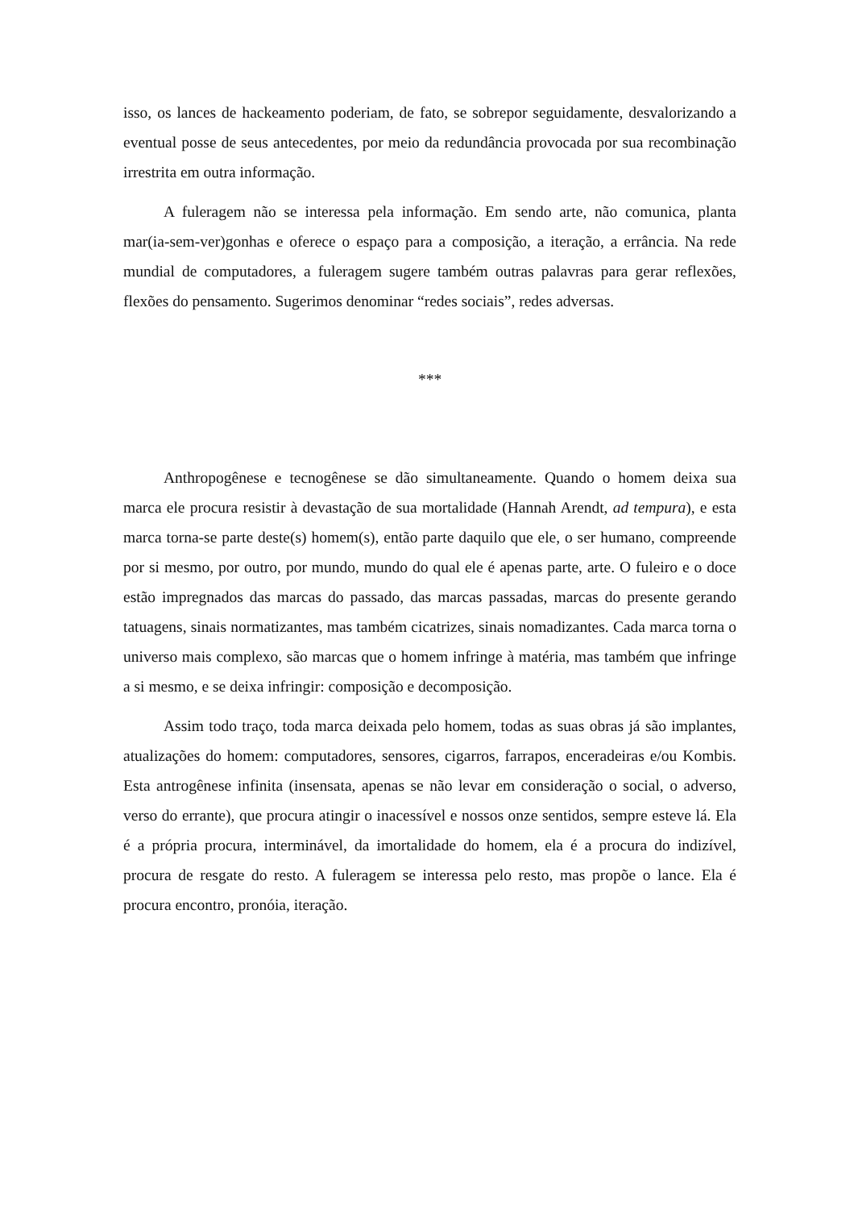isso, os lances de hackeamento poderiam, de fato, se sobrepor seguidamente, desvalorizando a eventual posse de seus antecedentes, por meio da redundância provocada por sua recombinação irrestrita em outra informação.
A fuleragem não se interessa pela informação. Em sendo arte, não comunica, planta mar(ia-sem-ver)gonhas e oferece o espaço para a composição, a iteração, a errância. Na rede mundial de computadores, a fuleragem sugere também outras palavras para gerar reflexões, flexões do pensamento. Sugerimos denominar “redes sociais”, redes adversas.
***
Anthropogênese e tecnogênese se dão simultaneamente. Quando o homem deixa sua marca ele procura resistir à devastação de sua mortalidade (Hannah Arendt, ad tempura), e esta marca torna-se parte deste(s) homem(s), então parte daquilo que ele, o ser humano, compreende por si mesmo, por outro, por mundo, mundo do qual ele é apenas parte, arte. O fuleiro e o doce estão impregnados das marcas do passado, das marcas passadas, marcas do presente gerando tatuagens, sinais normatizantes, mas também cicatrizes, sinais nomadizantes. Cada marca torna o universo mais complexo, são marcas que o homem infringe à matéria, mas também que infringe a si mesmo, e se deixa infringir: composição e decomposição.
Assim todo traço, toda marca deixada pelo homem, todas as suas obras já são implantes, atualizações do homem: computadores, sensores, cigarros, farrapos, enceradeiras e/ou Kombis. Esta antrogênese infinita (insensata, apenas se não levar em consideração o social, o adverso, verso do errante), que procura atingir o inacessível e nossos onze sentidos, sempre esteve lá. Ela é a própria procura, interminável, da imortalidade do homem, ela é a procura do indizível, procura de resgate do resto. A fuleragem se interessa pelo resto, mas propõe o lance. Ela é procura encontro, pronóia, iteração.